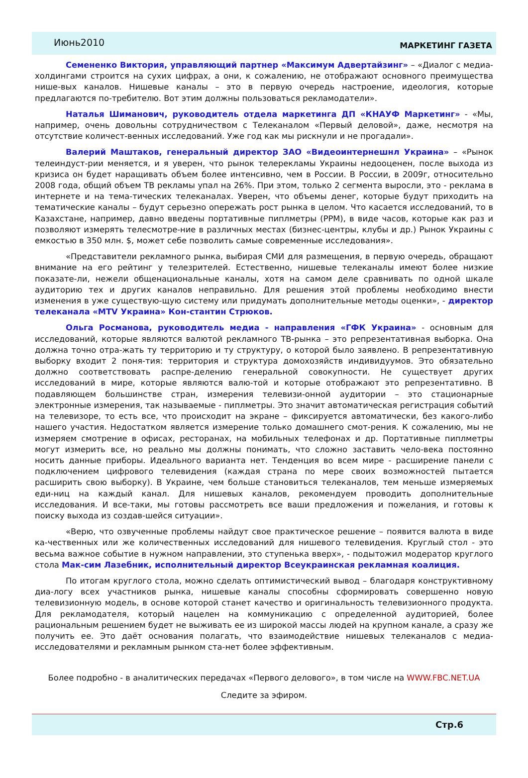Июнь2010
МАРКЕТИНГ ГАЗЕТА
Семененко Виктория, управляющий партнер «Максимум Адвертайзинг» – «Диалог с медиа-холдингами строится на сухих цифрах, а они, к сожалению, не отображают основного преимущества нише-вых каналов. Нишевые каналы – это в первую очередь настроение, идеология, которые предлагаются по-требителю. Вот этим должны пользоваться рекламодатели».
Наталья Шиманович, руководитель отдела маркетинга ДП «КНАУФ Маркетинг» - «Мы, например, очень довольны сотрудничеством с Телеканалом «Первый деловой», даже, несмотря на отсутствие количест-венных исследований. Уже год как мы рискнули и не прогадали».
Валерий Маштаков, генеральный директор ЗАО «Видеоинтернешнл Украина» – «Рынок телеиндуст-рии меняется, и я уверен, что рынок телерекламы Украины недооценен, после выхода из кризиса он будет наращивать объем более интенсивно, чем в России. В России, в 2009г, относительно 2008 года, общий объем ТВ рекламы упал на 26%. При этом, только 2 сегмента выросли, это - реклама в интернете и на тема-тических телеканалах. Уверен, что объемы денег, которые будут приходить на тематические каналы – будут серьезно опережать рост рынка в целом. Что касается исследований, то в Казахстане, например, давно введены портативные пиплметры (PPM), в виде часов, которые как раз и позволяют измерять телесмотре-ние в различных местах (бизнес-центры, клубы и др.) Рынок Украины с емкостью в 350 млн. $, может себе позволить самые современные исследования».
«Представители рекламного рынка, выбирая СМИ для размещения, в первую очередь, обращают внимание на его рейтинг у телезрителей. Естественно, нишевые телеканалы имеют более низкие показате-ли, нежели общенациональные каналы, хотя на самом деле сравнивать по одной шкале аудиторию тех и других каналов неправильно. Для решения этой проблемы необходимо внести изменения в уже существую-щую систему или придумать дополнительные методы оценки», - директор телеканала «MTV Украина» Кон-стантин Стрюков.
Ольга Росманова, руководитель медиа - направления «ГФК Украина» - основным для исследований, которые являются валютой рекламного ТВ-рынка – это репрезентативная выборка. Она должна точно отра-жать ту территорию и ту структуру, о которой было заявлено. В репрезентативную выборку входит 2 поня-тия: территория и структура домохозяйств индивидуумов. Это обязательно должно соответствовать распре-делению генеральной совокупности. Не существует других исследований в мире, которые являются валю-той и которые отображают это репрезентативно. В подавляющем большинстве стран, измерения телевизи-онной аудитории – это стационарные электронные измерения, так называемые - пиплметры. Это значит автоматическая регистрация событий на телевизоре, то есть все, что происходит на экране – фиксируется автоматически, без какого-либо нашего участия. Недостатком является измерение только домашнего смот-рения. К сожалению, мы не измеряем смотрение в офисах, ресторанах, на мобильных телефонах и др. Портативные пиплметры могут измерить все, но реально мы должны понимать, что сложно заставить чело-века постоянно носить данные приборы. Идеального варианта нет. Тенденция во всем мире - расширение панели с подключением цифрового телевидения (каждая страна по мере своих возможностей пытается расширить свою выборку). В Украине, чем больше становиться телеканалов, тем меньше измеряемых еди-ниц на каждый канал. Для нишевых каналов, рекомендуем проводить дополнительные исследования. И все-таки, мы готовы рассмотреть все ваши предложения и пожелания, и готовы к поиску выхода из создав-шейся ситуации».
«Верю, что озвученные проблемы найдут свое практическое решение – появится валюта в виде ка-чественных или же количественных исследований для нишевого телевидения. Круглый стол - это весьма важное событие в нужном направлении, это ступенька вверх», - подытожил модератор круглого стола Мак-сим Лазебник, исполнительный директор Всеукраинская рекламная коалиция.
По итогам круглого стола, можно сделать оптимистический вывод – благодаря конструктивному диа-логу всех участников рынка, нишевые каналы способны сформировать совершенно новую телевизионную модель, в основе которой станет качество и оригинальность телевизионного продукта. Для рекламодателя, который нацелен на коммуникацию с определенной аудиторией, более рациональным решением будет не выживать ее из широкой массы людей на крупном канале, а сразу же получить ее. Это даёт основания полагать, что взаимодействие нишевых телеканалов с медиа-исследователями и рекламным рынком ста-нет более эффективным.
Более подробно - в аналитических передачах «Первого делового», в том числе на WWW.FBC.NET.UA
Следите за эфиром.
Стр.6